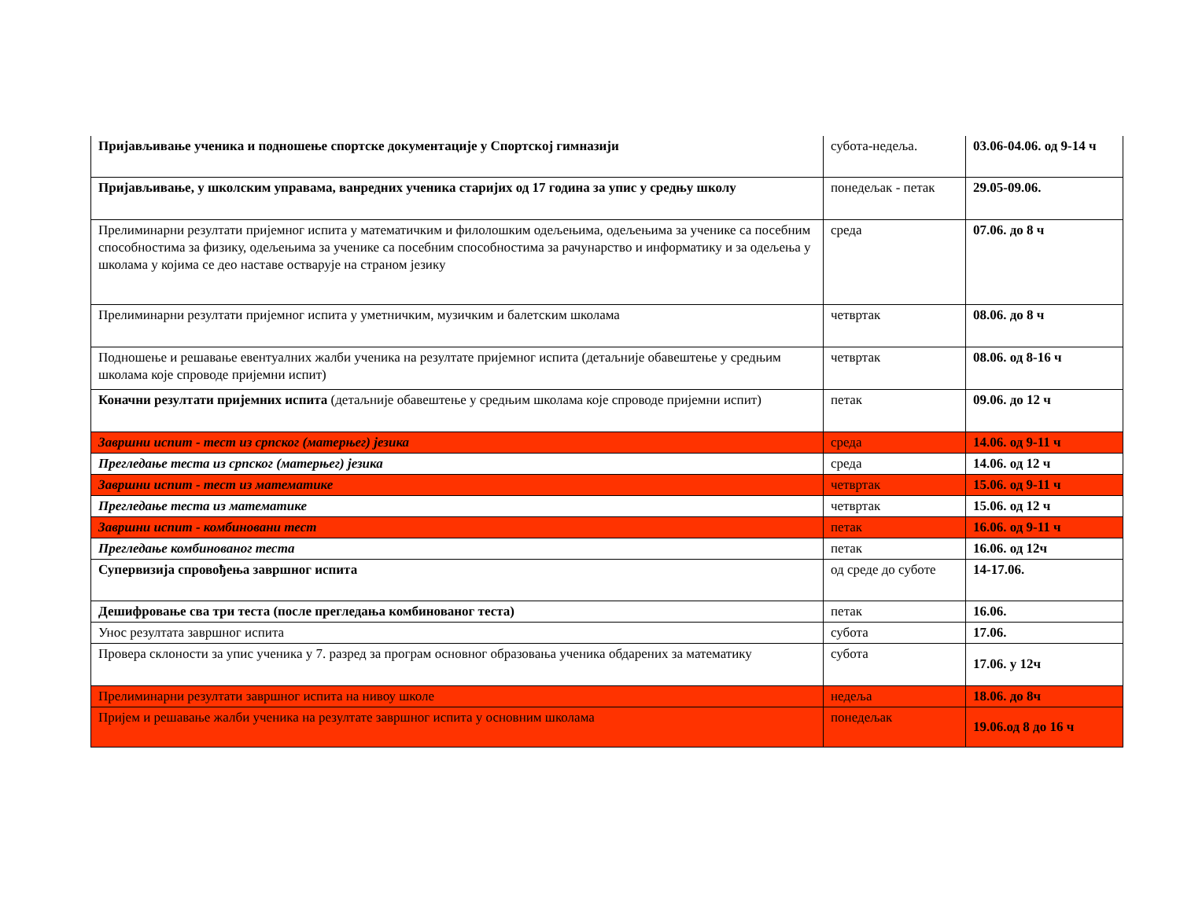| Пријављивање ученика и подношење спортске документације у Спортској гимназији | субота-недеља. | 03.06-04.06. од 9-14 ч |
| Пријављивање, у школским управама, ванредних ученика старијих од 17 година за упис у средњу школу | понедељак - петак | 29.05-09.06. |
| Прелиминарни резултати пријемног испита у математичким и филолошким одељењима, одељењима за ученике са посебним способностима за физику, одељењима за ученике са посебним способностима за рачунарство и информатику и за одељења у школама у којима се део наставе остварује на страном језику | среда | 07.06. до 8 ч |
| Прелиминарни резултати пријемног испита у уметничким, музичким и балетским школама | четвртак | 08.06. до 8 ч |
| Подношење и решавање евентуалних жалби ученика на резултате пријемног испита (детаљније обавештење у средњим школама које спроводе пријемни испит) | четвртак | 08.06. од 8-16 ч |
| Коначни резултати пријемних испита (детаљније обавештење у средњим школама које спроводе пријемни испит) | петак | 09.06. до 12 ч |
| Завршни испит - тест из српског (матерњег) језика | среда | 14.06. од 9-11 ч |
| Прегледање теста из српског (матерњег) језика | среда | 14.06. од 12 ч |
| Завршни испит - тест из математике | четвртак | 15.06. од 9-11 ч |
| Прегледање теста из математике | четвртак | 15.06. од 12 ч |
| Завршни испит - комбиновани тест | петак | 16.06. од 9-11 ч |
| Прегледање комбинованог теста | петак | 16.06. од 12ч |
| Супервизија спровођења завршног испита | од среде до суботе | 14-17.06. |
| Дешифровање сва три теста (после прегледања комбинованог теста) | петак | 16.06. |
| Унос резултата завршног испита | субота | 17.06. |
| Провера склоности за упис ученика у 7. разред за програм основног образовања ученика обдарених за математику | субота | 17.06. у 12ч |
| Прелиминарни резултати завршног испита на нивоу школе | недеља | 18.06. до 8ч |
| Пријем и решавање жалби ученика на резултате завршног испита у основним школама | понедељак | 19.06.од 8 до 16 ч |